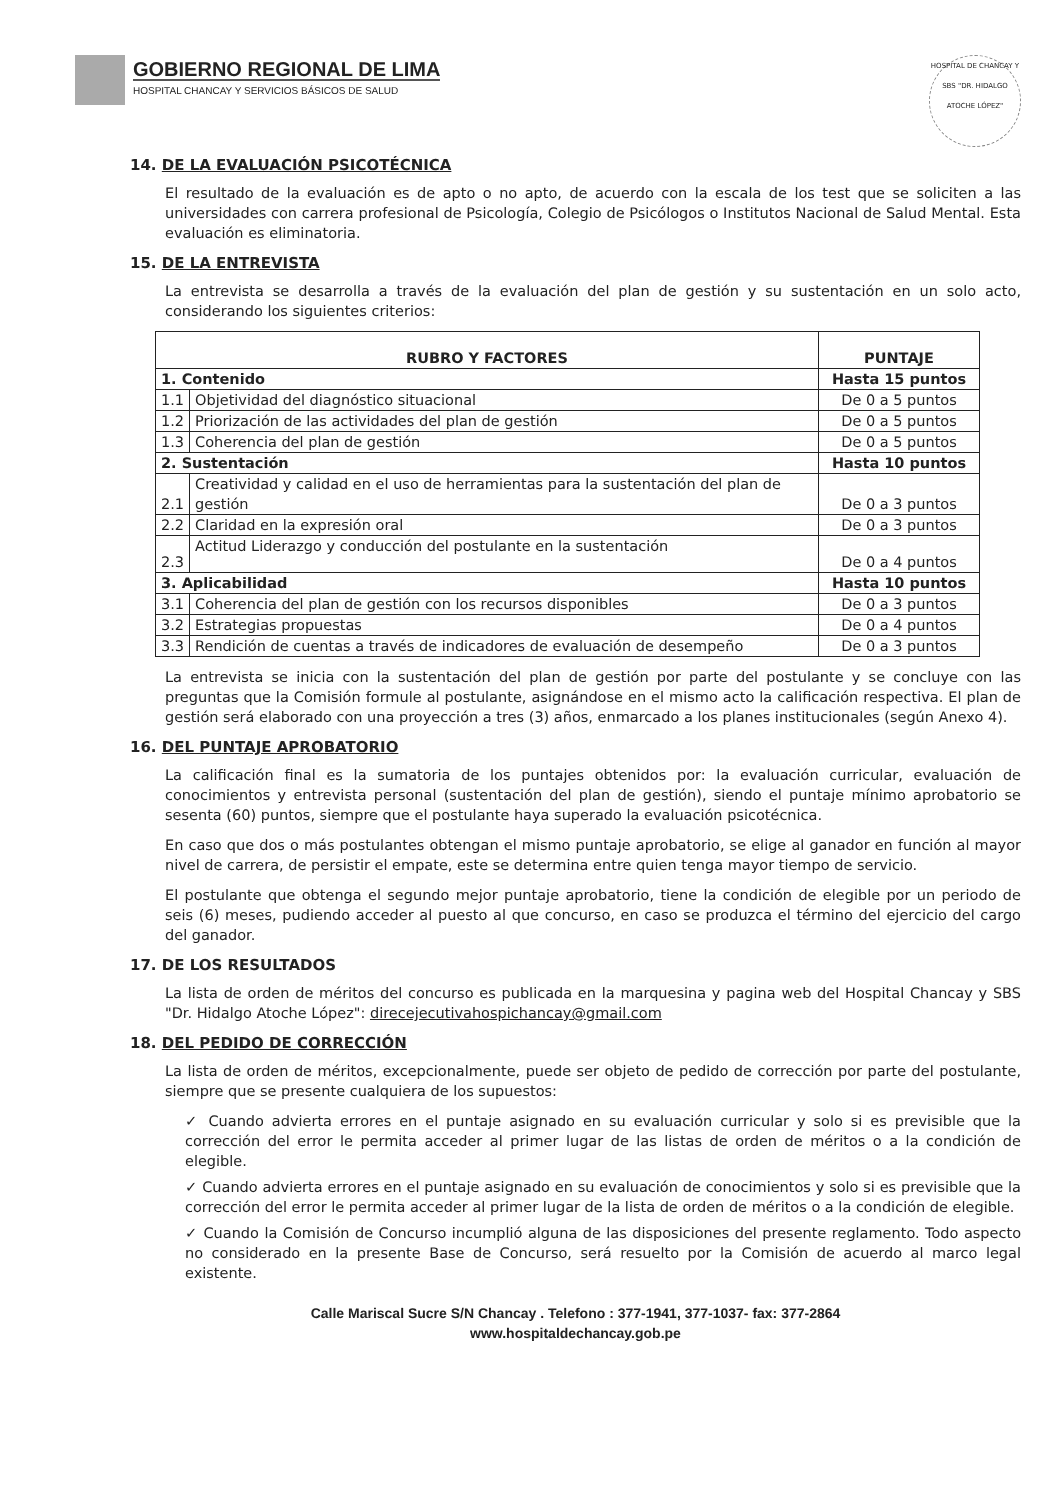GOBIERNO REGIONAL DE LIMA
HOSPITAL CHANCAY Y SERVICIOS BÁSICOS DE SALUD
HOSPITAL DE CHANCAY Y SBS "DR. HIDALGO ATOCHE LÓPEZ"
14. DE LA EVALUACIÓN PSICOTÉCNICA
El resultado de la evaluación es de apto o no apto, de acuerdo con la escala de los test que se soliciten a las universidades con carrera profesional de Psicología, Colegio de Psicólogos o Institutos Nacional de Salud Mental. Esta evaluación es eliminatoria.
15. DE LA ENTREVISTA
La entrevista se desarrolla a través de la evaluación del plan de gestión y su sustentación en un solo acto, considerando los siguientes criterios:
| RUBRO Y FACTORES | | PUNTAJE |
| --- | --- | --- |
| 1. Contenido | | Hasta 15 puntos |
| 1.1 | Objetividad del diagnóstico situacional | De 0 a 5 puntos |
| 1.2 | Priorización de las actividades del plan de gestión | De 0 a 5 puntos |
| 1.3 | Coherencia del plan de gestión | De 0 a 5 puntos |
| 2. Sustentación | | Hasta 10 puntos |
| 2.1 | Creatividad y calidad en el uso de herramientas para la sustentación del plan de gestión | De 0 a 3 puntos |
| 2.2 | Claridad en la expresión oral | De 0 a 3 puntos |
| 2.3 | Actitud Liderazgo y conducción del postulante en la sustentación | De 0 a 4 puntos |
| 3. Aplicabilidad | | Hasta 10 puntos |
| 3.1 | Coherencia del plan de gestión con los recursos disponibles | De 0 a 3 puntos |
| 3.2 | Estrategias propuestas | De 0 a 4 puntos |
| 3.3 | Rendición de cuentas a través de indicadores de evaluación de desempeño | De 0 a 3 puntos |
La entrevista se inicia con la sustentación del plan de gestión por parte del postulante y se concluye con las preguntas que la Comisión formule al postulante, asignándose en el mismo acto la calificación respectiva. El plan de gestión será elaborado con una proyección a tres (3) años, enmarcado a los planes institucionales (según Anexo 4).
16. DEL PUNTAJE APROBATORIO
La calificación final es la sumatoria de los puntajes obtenidos por: la evaluación curricular, evaluación de conocimientos y entrevista personal (sustentación del plan de gestión), siendo el puntaje mínimo aprobatorio se sesenta (60) puntos, siempre que el postulante haya superado la evaluación psicotécnica.
En caso que dos o más postulantes obtengan el mismo puntaje aprobatorio, se elige al ganador en función al mayor nivel de carrera, de persistir el empate, este se determina entre quien tenga mayor tiempo de servicio.
El postulante que obtenga el segundo mejor puntaje aprobatorio, tiene la condición de elegible por un periodo de seis (6) meses, pudiendo acceder al puesto al que concurso, en caso se produzca el término del ejercicio del cargo del ganador.
17. DE LOS RESULTADOS
La lista de orden de méritos del concurso es publicada en la marquesina y pagina web del Hospital Chancay y SBS "Dr. Hidalgo Atoche López": direcejecutivahospichancay@gmail.com
18. DEL PEDIDO DE CORRECCIÓN
La lista de orden de méritos, excepcionalmente, puede ser objeto de pedido de corrección por parte del postulante, siempre que se presente cualquiera de los supuestos:
✓ Cuando advierta errores en el puntaje asignado en su evaluación curricular y solo si es previsible que la corrección del error le permita acceder al primer lugar de las listas de orden de méritos o a la condición de elegible.
✓ Cuando advierta errores en el puntaje asignado en su evaluación de conocimientos y solo si es previsible que la corrección del error le permita acceder al primer lugar de la lista de orden de méritos o a la condición de elegible.
✓ Cuando la Comisión de Concurso incumplió alguna de las disposiciones del presente reglamento. Todo aspecto no considerado en la presente Base de Concurso, será resuelto por la Comisión de acuerdo al marco legal existente.
Calle Mariscal Sucre S/N Chancay . Telefono : 377-1941, 377-1037- fax: 377-2864
www.hospitaldechancay.gob.pe